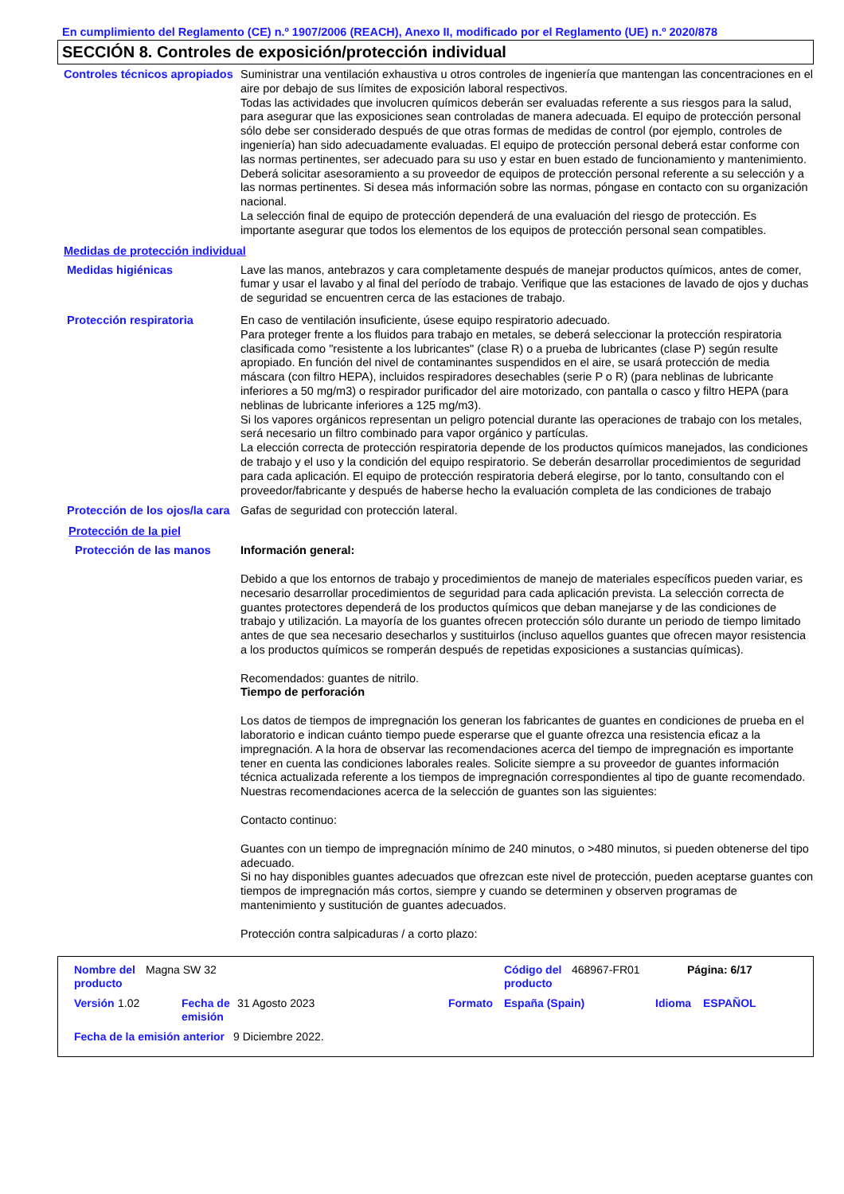En cumplimiento del Reglamento (CE) n.º 1907/2006 (REACH), Anexo II, modificado por el Reglamento (UE) n.º 2020/878
SECCIÓN 8. Controles de exposición/protección individual
Controles técnicos apropiados
Suministrar una ventilación exhaustiva u otros controles de ingeniería que mantengan las concentraciones en el aire por debajo de sus límites de exposición laboral respectivos.
Todas las actividades que involucren químicos deberán ser evaluadas referente a sus riesgos para la salud, para asegurar que las exposiciones sean controladas de manera adecuada. El equipo de protección personal sólo debe ser considerado después de que otras formas de medidas de control (por ejemplo, controles de ingeniería) han sido adecuadamente evaluadas. El equipo de protección personal deberá estar conforme con las normas pertinentes, ser adecuado para su uso y estar en buen estado de funcionamiento y mantenimiento. Deberá solicitar asesoramiento a su proveedor de equipos de protección personal referente a su selección y a las normas pertinentes. Si desea más información sobre las normas, póngase en contacto con su organización nacional.
La selección final de equipo de protección dependerá de una evaluación del riesgo de protección. Es importante asegurar que todos los elementos de los equipos de protección personal sean compatibles.
Medidas de protección individual
Medidas higiénicas
Lave las manos, antebrazos y cara completamente después de manejar productos químicos, antes de comer, fumar y usar el lavabo y al final del período de trabajo. Verifique que las estaciones de lavado de ojos y duchas de seguridad se encuentren cerca de las estaciones de trabajo.
Protección respiratoria
En caso de ventilación insuficiente, úsese equipo respiratorio adecuado.
Para proteger frente a los fluidos para trabajo en metales, se deberá seleccionar la protección respiratoria clasificada como "resistente a los lubricantes" (clase R) o a prueba de lubricantes (clase P) según resulte apropiado. En función del nivel de contaminantes suspendidos en el aire, se usará protección de media máscara (con filtro HEPA), incluidos respiradores desechables (serie P o R) (para neblinas de lubricante inferiores a 50 mg/m3) o respirador purificador del aire motorizado, con pantalla o casco y filtro HEPA (para neblinas de lubricante inferiores a 125 mg/m3).
Si los vapores orgánicos representan un peligro potencial durante las operaciones de trabajo con los metales, será necesario un filtro combinado para vapor orgánico y partículas.
La elección correcta de protección respiratoria depende de los productos químicos manejados, las condiciones de trabajo y el uso y la condición del equipo respiratorio. Se deberán desarrollar procedimientos de seguridad para cada aplicación. El equipo de protección respiratoria deberá elegirse, por lo tanto, consultando con el proveedor/fabricante y después de haberse hecho la evaluación completa de las condiciones de trabajo
Protección de los ojos/la cara
Gafas de seguridad con protección lateral.
Protección de la piel
Protección de las manos
Información general:
Debido a que los entornos de trabajo y procedimientos de manejo de materiales específicos pueden variar, es necesario desarrollar procedimientos de seguridad para cada aplicación prevista. La selección correcta de guantes protectores dependerá de los productos químicos que deban manejarse y de las condiciones de trabajo y utilización. La mayoría de los guantes ofrecen protección sólo durante un periodo de tiempo limitado antes de que sea necesario desecharlos y sustituirlos (incluso aquellos guantes que ofrecen mayor resistencia a los productos químicos se romperán después de repetidas exposiciones a sustancias químicas).
Recomendados: guantes de nitrilo.
Tiempo de perforación
Los datos de tiempos de impregnación los generan los fabricantes de guantes en condiciones de prueba en el laboratorio e indican cuánto tiempo puede esperarse que el guante ofrezca una resistencia eficaz a la impregnación. A la hora de observar las recomendaciones acerca del tiempo de impregnación es importante tener en cuenta las condiciones laborales reales. Solicite siempre a su proveedor de guantes información técnica actualizada referente a los tiempos de impregnación correspondientes al tipo de guante recomendado.
Nuestras recomendaciones acerca de la selección de guantes son las siguientes:
Contacto continuo:
Guantes con un tiempo de impregnación mínimo de 240 minutos, o >480 minutos, si pueden obtenerse del tipo adecuado.
Si no hay disponibles guantes adecuados que ofrezcan este nivel de protección, pueden aceptarse guantes con tiempos de impregnación más cortos, siempre y cuando se determinen y observen programas de mantenimiento y sustitución de guantes adecuados.
Protección contra salpicaduras / a corto plazo:
Nombre del producto Magna SW 32 Código del producto 468967-FR01 Página: 6/17
Versión 1.02 Fecha de emisión 31 Agosto 2023 Formato España (Spain) Idioma ESPAÑOL
Fecha de la emisión anterior 9 Diciembre 2022.